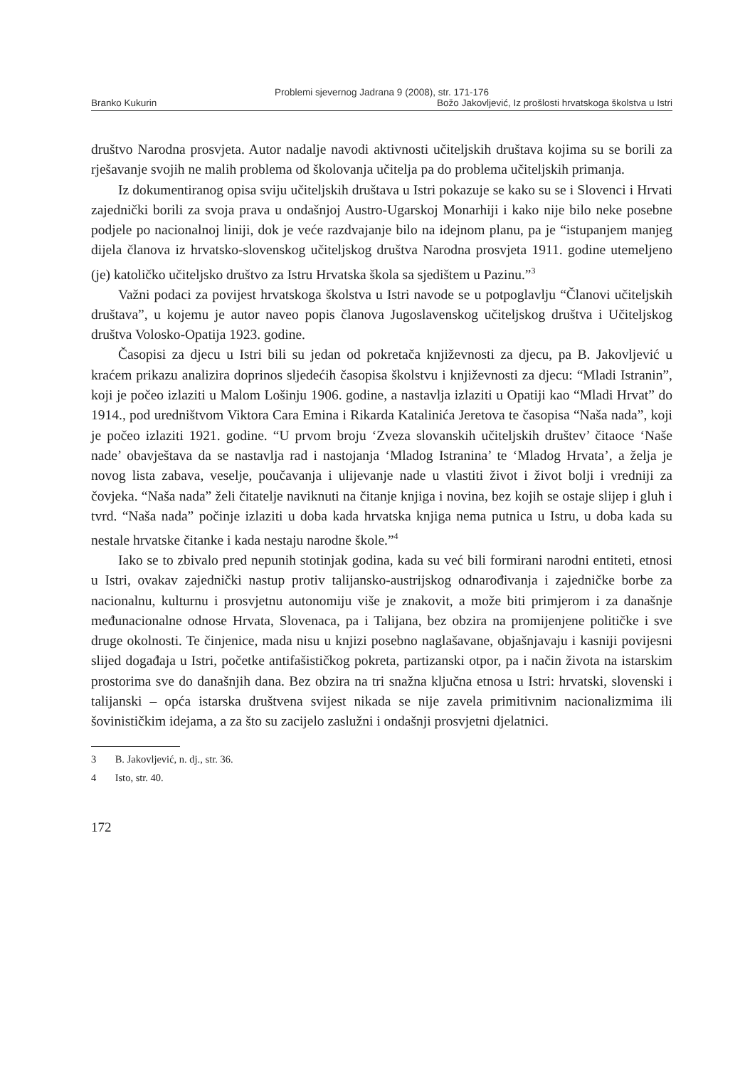Problemi sjevernog Jadrana 9 (2008), str. 171-176
Branko Kukurin Božo Jakovljević, Iz prošlosti hrvatskoga školstva u Istri
društvo Narodna prosvjeta. Autor nadalje navodi aktivnosti učiteljskih društava kojima su se borili za rješavanje svojih ne malih problema od školovanja učitelja pa do problema učiteljskih primanja.
Iz dokumentiranog opisa sviju učiteljskih društava u Istri pokazuje se kako su se i Slovenci i Hrvati zajednički borili za svoja prava u ondašnjoj Austro-Ugarskoj Monarhiji i kako nije bilo neke posebne podjele po nacionalnoj liniji, dok je veće razdvajanje bilo na idejnom planu, pa je “istupanjem manjeg dijela članova iz hrvatsko-slovenskog učiteljskog društva Narodna prosvjeta 1911. godine utemeljeno (je) katoličko učiteljsko društvo za Istru Hrvatska škola sa sjedištem u Pazinu.”<sup>3</sup>
Važni podaci za povijest hrvatskoga školstva u Istri navode se u potpoglavlju “Članovi učiteljskih društava”, u kojemu je autor naveo popis članova Jugoslavenskog učiteljskog društva i Učiteljskog društva Volosko-Opatija 1923. godine.
Časopisi za djecu u Istri bili su jedan od pokretača književnosti za djecu, pa B. Jakovljević u kraćem prikazu analizira doprinos sljedećih časopisa školstvu i književnosti za djecu: “Mladi Istranin”, koji je počeo izlaziti u Malom Lošinju 1906. godine, a nastavlja izlaziti u Opatiji kao “Mladi Hrvat” do 1914., pod uredništvom Viktora Cara Emina i Rikarda Katalinića Jeretova te časopisa “Naša nada”, koji je počeo izlaziti 1921. godine. “U prvom broju ‘Zveza slovanskih učiteljskih društev’ čitaoce ‘Naše nade’ obavještava da se nastavlja rad i nastojanja ‘Mladog Istranina’ te ‘Mladog Hrvata’, a želja je novog lista zabava, veselje, poučavanja i ulijevanje nade u vlastiti život i život bolji i vredniji za čovjeka. “Naša nada” želi čitatelje naviknuti na čitanje knjiga i novina, bez kojih se ostaje slijep i gluh i tvrd. “Naša nada” počinje izlaziti u doba kada hrvatska knjiga nema putnica u Istru, u doba kada su nestale hrvatske čitanke i kada nestaju narodne škole.”<sup>4</sup>
Iako se to zbivalo pred nepunih stotinjak godina, kada su već bili formirani narodni entiteti, etnosi u Istri, ovakav zajednički nastup protiv talijansko-austrijskog odnarođivanja i zajedničke borbe za nacionalnu, kulturnu i prosvjetnu autonomiju više je znakovit, a može biti primjerom i za današnje međunacionalne odnose Hrvata, Slovenaca, pa i Talijana, bez obzira na promijenjene političke i sve druge okolnosti. Te činjenice, mada nisu u knjizi posebno naglašavane, objašnjavaju i kasniji povijesni slijed događaja u Istri, početke antifašističkog pokreta, partizanski otpor, pa i način života na istarskim prostorima sve do današnjih dana. Bez obzira na tri snažna ključna etnosa u Istri: hrvatski, slovenski i talijanski – opća istarska društvena svijest nikada se nije zavela primitivnim nacionalizmima ili šovinističkim idejama, a za što su zacijelo zaslužni i ondašnji prosvjetni djelatnici.
3 B. Jakovljević, n. dj., str. 36.
4 Isto, str. 40.
172